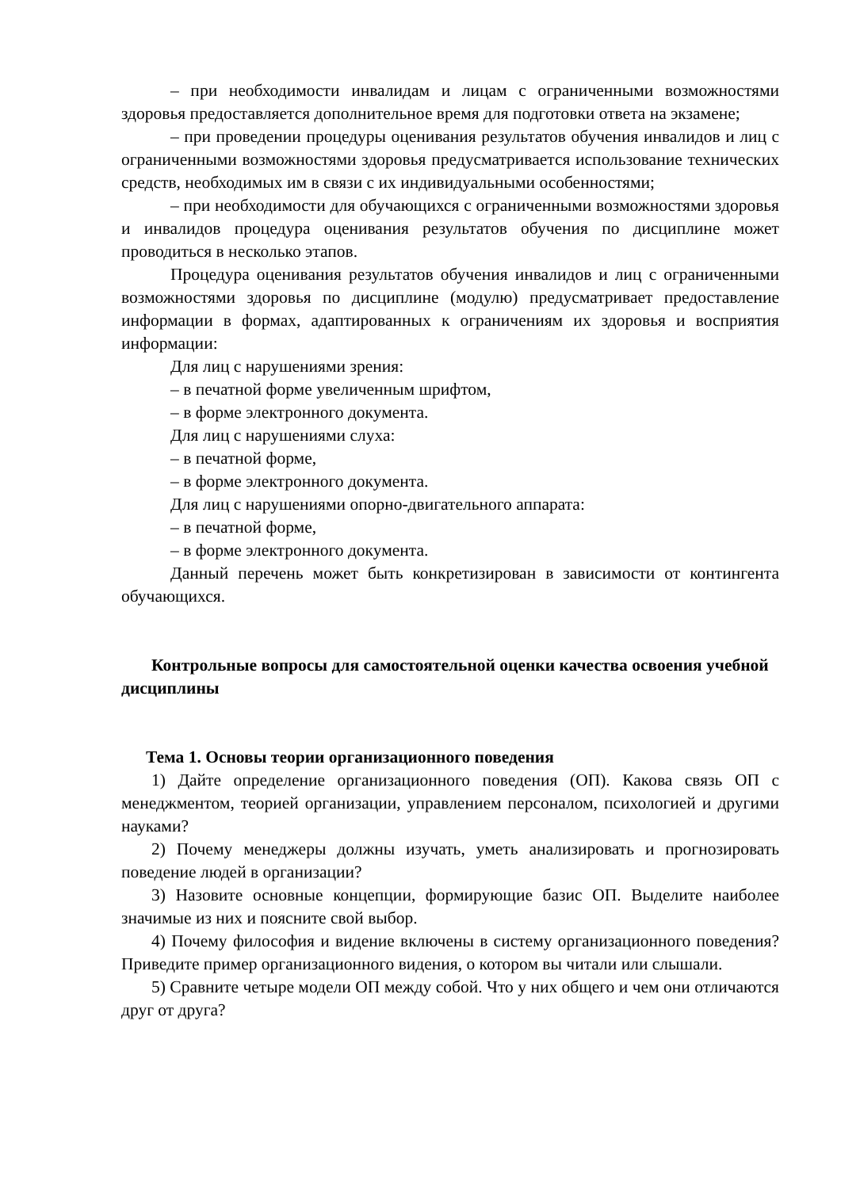– при необходимости инвалидам и лицам с ограниченными возможностями здоровья предоставляется дополнительное время для подготовки ответа на экзамене;
– при проведении процедуры оценивания результатов обучения инвалидов и лиц с ограниченными возможностями здоровья предусматривается использование технических средств, необходимых им в связи с их индивидуальными особенностями;
– при необходимости для обучающихся с ограниченными возможностями здоровья и инвалидов процедура оценивания результатов обучения по дисциплине может проводиться в несколько этапов.
Процедура оценивания результатов обучения инвалидов и лиц с ограниченными возможностями здоровья по дисциплине (модулю) предусматривает предоставление информации в формах, адаптированных к ограничениям их здоровья и восприятия информации:
Для лиц с нарушениями зрения:
– в печатной форме увеличенным шрифтом,
– в форме электронного документа.
Для лиц с нарушениями слуха:
– в печатной форме,
– в форме электронного документа.
Для лиц с нарушениями опорно-двигательного аппарата:
– в печатной форме,
– в форме электронного документа.
Данный перечень может быть конкретизирован в зависимости от контингента обучающихся.
Контрольные вопросы для самостоятельной оценки качества освоения учебной дисциплины
Тема 1. Основы теории организационного поведения
1) Дайте определение организационного поведения (ОП). Какова связь ОП с менеджментом, теорией организации, управлением персоналом, психологией и другими науками?
2) Почему менеджеры должны изучать, уметь анализировать и прогнозировать поведение людей в организации?
3) Назовите основные концепции, формирующие базис ОП. Выделите наиболее значимые из них и поясните свой выбор.
4) Почему философия и видение включены в систему организационного поведения? Приведите пример организационного видения, о котором вы читали или слышали.
5) Сравните четыре модели ОП между собой. Что у них общего и чем они отличаются друг от друга?